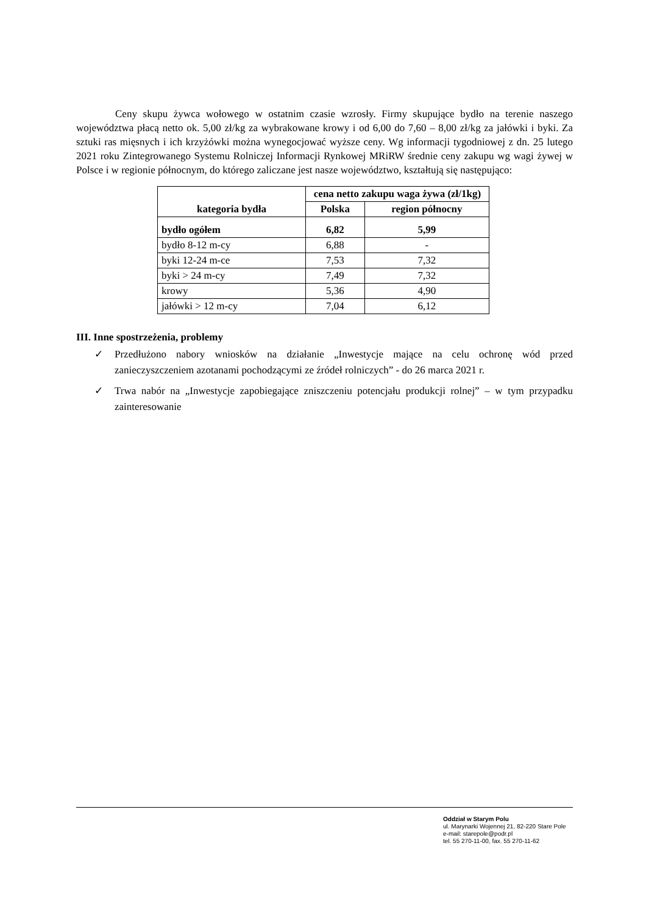Ceny skupu żywca wołowego w ostatnim czasie wzrosły. Firmy skupujące bydło na terenie naszego województwa płacą netto ok. 5,00 zł/kg za wybrakowane krowy i od 6,00 do 7,60 – 8,00 zł/kg za jałówki i byki. Za sztuki ras mięsnych i ich krzyżówki można wynegocjować wyższe ceny. Wg informacji tygodniowej z dn. 25 lutego 2021 roku Zintegrowanego Systemu Rolniczej Informacji Rynkowej MRiRW średnie ceny zakupu wg wagi żywej w Polsce i w regionie północnym, do którego zaliczane jest nasze województwo, kształtują się następująco:
| kategoria bydła | cena netto zakupu waga żywa (zł/1kg) | |
| --- | --- | --- |
| | Polska | region północny |
| bydło ogółem | 6,82 | 5,99 |
| bydło 8-12 m-cy | 6,88 | - |
| byki 12-24 m-ce | 7,53 | 7,32 |
| byki > 24 m-cy | 7,49 | 7,32 |
| krowy | 5,36 | 4,90 |
| jałówki > 12 m-cy | 7,04 | 6,12 |
III. Inne spostrzeżenia, problemy
✓ Przedłużono nabory wniosków na działanie „Inwestycje mające na celu ochronę wód przed zanieczyszczeniem azotanami pochodzącymi ze źródeł rolniczych” - do 26 marca 2021 r.
✓ Trwa nabór na „Inwestycje zapobiegające zniszczeniu potencjału produkcji rolnej” – w tym przypadku zainteresowanie
Oddział w Starym Polu
ul. Marynarki Wojennej 21, 82-220 Stare Pole
e-mail: starepole@podr.pl
tel. 55 270-11-00, fax. 55 270-11-62